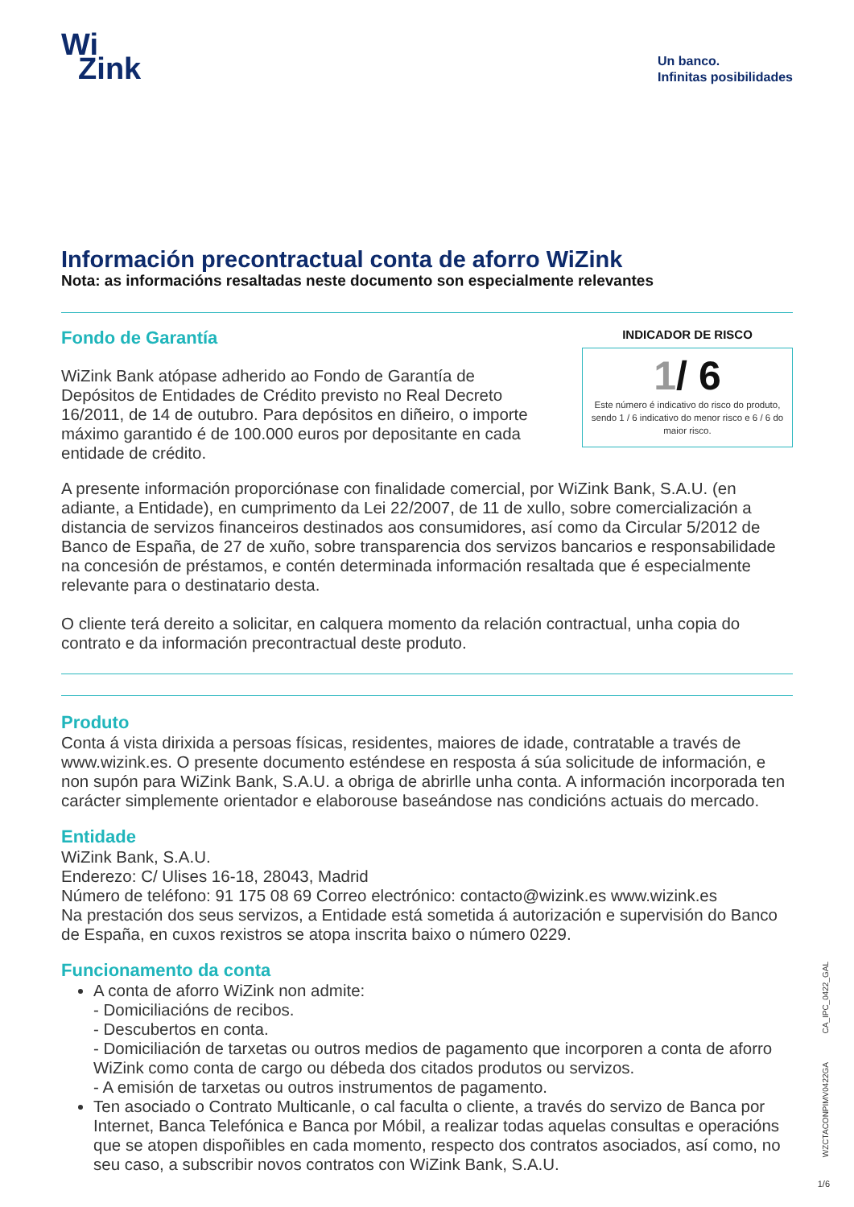Wi
Zink
Un banco.
Infinitas posibilidades
Información precontractual conta de aforro WiZink
Nota: as informacións resaltadas neste documento son especialmente relevantes
Fondo de Garantía
WiZink Bank atópase adherido ao Fondo de Garantía de Depósitos de Entidades de Crédito previsto no Real Decreto 16/2011, de 14 de outubro. Para depósitos en diñeiro, o importe máximo garantido é de 100.000 euros por depositante en cada entidade de crédito.
INDICADOR DE RISCO
1/ 6
Este número é indicativo do risco do produto, sendo 1 / 6 indicativo do menor risco e 6 / 6 do maior risco.
A presente información proporciónase con finalidade comercial, por WiZink Bank, S.A.U. (en adiante, a Entidade), en cumprimento da Lei 22/2007, de 11 de xullo, sobre comercialización a distancia de servizos financeiros destinados aos consumidores, así como da Circular 5/2012 de Banco de España, de 27 de xuño, sobre transparencia dos servizos bancarios e responsabilidade na concesión de préstamos, e contén determinada información resaltada que é especialmente relevante para o destinatario desta.
O cliente terá dereito a solicitar, en calquera momento da relación contractual, unha copia do contrato e da información precontractual deste produto.
Produto
Conta á vista dirixida a persoas físicas, residentes, maiores de idade, contratable a través de www.wizink.es. O presente documento esténdese en resposta á súa solicitude de información, e non supón para WiZink Bank, S.A.U. a obriga de abrirlle unha conta. A información incorporada ten carácter simplemente orientador e elaborouse baseándose nas condicións actuais do mercado.
Entidade
WiZink Bank, S.A.U.
Enderezo: C/ Ulises 16-18, 28043, Madrid
Número de teléfono: 91 175 08 69 Correo electrónico: contacto@wizink.es www.wizink.es
Na prestación dos seus servizos, a Entidade está sometida á autorización e supervisión do Banco de España, en cuxos rexistros se atopa inscrita baixo o número 0229.
Funcionamento da conta
A conta de aforro WiZink non admite:
- Domiciliacións de recibos.
- Descubertos en conta.
- Domiciliación de tarxetas ou outros medios de pagamento que incorporen a conta de aforro WiZink como conta de cargo ou débeda dos citados produtos ou servizos.
- A emisión de tarxetas ou outros instrumentos de pagamento.
Ten asociado o Contrato Multicanle, o cal faculta o cliente, a través do servizo de Banca por Internet, Banca Telefónica e Banca por Móbil, a realizar todas aquelas consultas e operacións que se atopen dispoñibles en cada momento, respecto dos contratos asociados, así como, no seu caso, a subscribir novos contratos con WiZink Bank, S.A.U.
CA_IPC_0422_GAL
WZCTACONPIMV0422GA
1/6